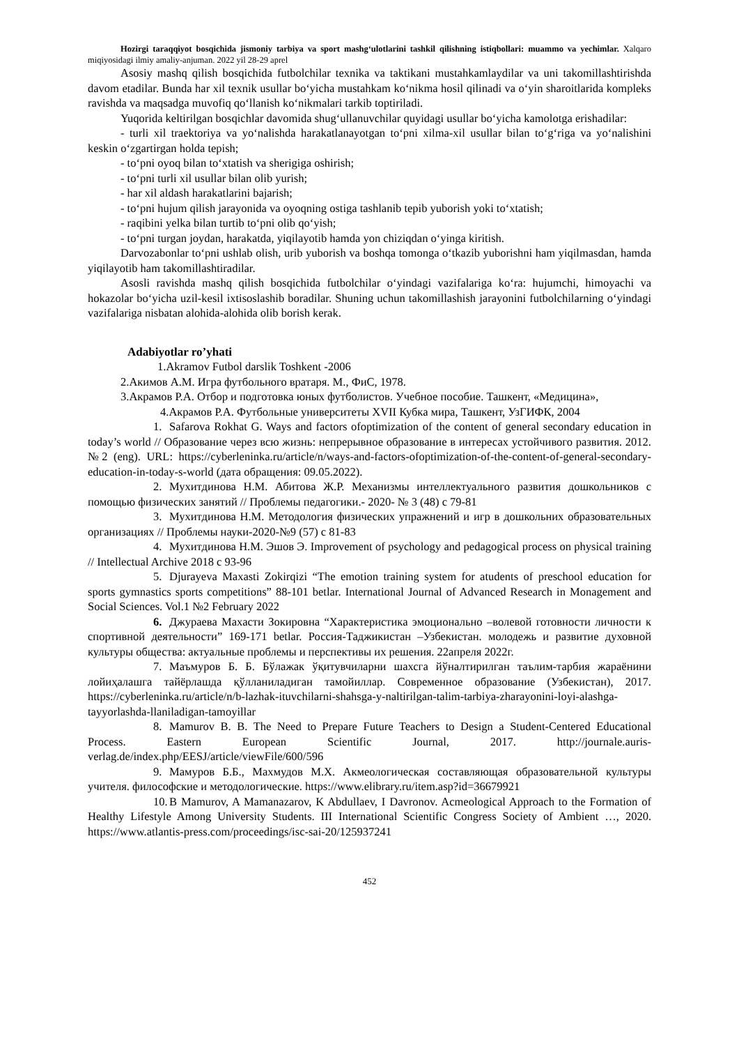Hozirgi taraqqiyot bosqichida jismoniy tarbiya va sport mashg‘ulotlarini tashkil qilishning istiqbollari: muammo va yechimlar. Xalqaro miqiyosidagi ilmiy amaliy-anjuman. 2022 yil 28-29 aprel
Asosiy mashq qilish bosqichida futbolchilar texnika va taktikani mustahkamlaydilar va uni takomillashtirishda davom etadilar. Bunda har xil texnik usullar bo‘yicha mustahkam ko‘nikma hosil qilinadi va o‘yin sharoitlarida kompleks ravishda va maqsadga muvofiq qo‘llanish ko‘nikmalari tarkib toptiriladi.
Yuqorida keltirilgan bosqichlar davomida shug‘ullanuvchilar quyidagi usullar bo‘yicha kamolotga erishadilar:
- turli xil traektoriya va yo‘nalishda harakatlanayotgan to‘pni xilma-xil usullar bilan to‘g‘riga va yo‘nalishini keskin o‘zgartirgan holda tepish;
- to‘pni oyoq bilan to‘xtatish va sherigiga oshirish;
- to‘pni turli xil usullar bilan olib yurish;
- har xil aldash harakatlarini bajarish;
- to‘pni hujum qilish jarayonida va oyoqning ostiga tashlanib tepib yuborish yoki to‘xtatish;
- raqibini yelka bilan turtib to‘pni olib qo‘yish;
- to‘pni turgan joydan, harakatda, yiqilayotib hamda yon chiziqdan o‘yinga kiritish.
Darvozabonlar to‘pni ushlab olish, urib yuborish va boshqa tomonga o‘tkazib yuborishni ham yiqilmasdan, hamda yiqilayotib ham takomillashtiradilar.
Asosli ravishda mashq qilish bosqichida futbolchilar o‘yindagi vazifalariga ko‘ra: hujumchi, himoyachi va hokazolar bo‘yicha uzil-kesil ixtisoslashib boradilar. Shuning uchun takomillashish jarayonini futbolchilarning o‘yindagi vazifalariga nisbatan alohida-alohida olib borish kerak.
Adabiyotlar ro’yhati
1.Akramov Futbol darslik Toshkent -2006
2.Акимов А.М. Игра футбольного вратаря. М., ФиС, 1978.
3.Акрамов Р.А. Отбор и подготовка юных футболистов. Учебное пособие. Ташкент, «Медицина»,
4.Акрамов Р.А. Футбольные университеты XVII Кубка мира, Ташкент, УзГИФК, 2004
1. Safarova Rokhat G. Ways and factors ofoptimization of the content of general secondary education in today’s world // Образование через всю жизнь: непрерывное образование в интересах устойчивого развития. 2012. №2 (eng). URL: https://cyberleninka.ru/article/n/ways-and-factors-ofoptimization-of-the-content-of-general-secondary-education-in-today-s-world (дата обращения: 09.05.2022).
2. Мухитдинова Н.М. Абитова Ж.Р. Механизмы интеллектуального развития дошкольников с помощью физических занятий // Проблемы педагогики.- 2020- № 3 (48) с 79-81
3. Мухитдинова Н.М. Методология физических упражнений и игр в дошкольних образовательных организациях // Проблемы науки-2020-№9 (57) с 81-83
4. Мухитдинова Н.М. Эшов Э. Improvement of psychology and pedagogical process on physical training // Intellectual Archive 2018 с 93-96
5. Djurayeva Maxasti Zokirqizi “The emotion training system for atudents of preschool education for sports gymnastics sports competitions” 88-101 betlar. International Journal of Advanced Research in Monagement and Social Sciences. Vol.1 №2 February 2022
6. Джураева Махасти Зокировна “Характеристика эмоционально –волевой готовности личности к спортивной деятельности” 169-171 betlar. Россия-Таджикистан –Узбекистан. молодежь и развитие духовной культуры общества: актуальные проблемы и перспективы их решения. 22апреля 2022г.
7. Маъмуров Б. Б. Бўлажак ўқитувчиларни шахсга йўналтирилган таълим-тарбия жараёнини лойиҳалашга тайёрлашда қўлланиладиган тамойиллар. Современное образование (Узбекистан), 2017. https://cyberleninka.ru/article/n/b-lazhak-ituvchilarni-shahsga-y-naltirilgan-talim-tarbiya-zharayonini-loyi-alashga-tayyorlashda-llaniladigan-tamoyillar
8. Mamurov B. B. The Need to Prepare Future Teachers to Design a Student-Centered Educational Process. Eastern European Scientific Journal, 2017. http://journale.auris-verlag.de/index.php/EESJ/article/viewFile/600/596
9. Мамуров Б.Б., Махмудов М.Х. Акмеологическая составляющая образовательной культуры учителя. философские и методологические. https://www.elibrary.ru/item.asp?id=36679921
10. B Mamurov, A Mamanazarov, K Abdullaev, I Davronov. Acmeological Approach to the Formation of Healthy Lifestyle Among University Students. III International Scientific Congress Society of Ambient …, 2020. https://www.atlantis-press.com/proceedings/isc-sai-20/125937241
452